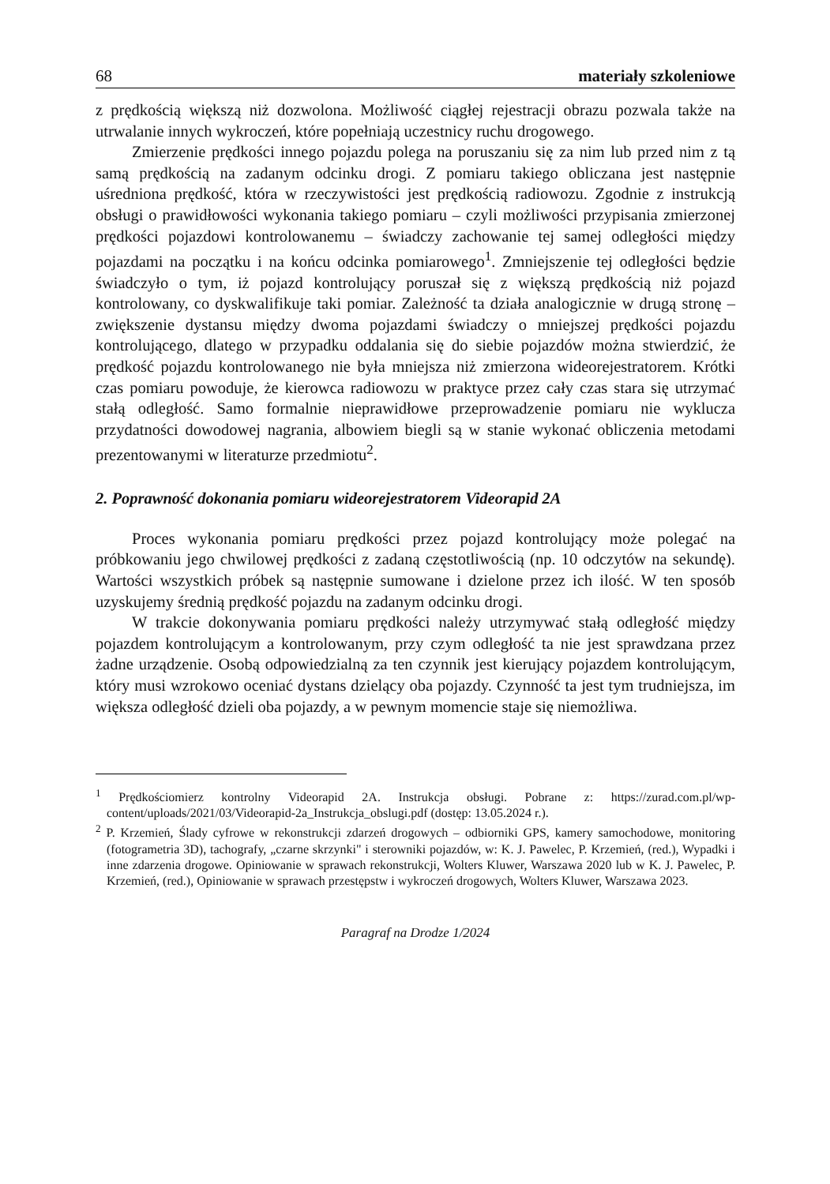68 materiały szkoleniowe
z prędkością większą niż dozwolona. Możliwość ciągłej rejestracji obrazu pozwala także na utrwalanie innych wykroczeń, które popełniają uczestnicy ruchu drogowego.
Zmierzenie prędkości innego pojazdu polega na poruszaniu się za nim lub przed nim z tą samą prędkością na zadanym odcinku drogi. Z pomiaru takiego obliczana jest następnie uśredniona prędkość, która w rzeczywistości jest prędkością radiowozu. Zgodnie z instrukcją obsługi o prawidłowości wykonania takiego pomiaru – czyli możliwości przypisania zmierzonej prędkości pojazdowi kontrolowanemu – świadczy zachowanie tej samej odległości między pojazdami na początku i na końcu odcinka pomiarowego<sup>1</sup>. Zmniejszenie tej odległości będzie świadczyło o tym, iż pojazd kontrolujący poruszał się z większą prędkością niż pojazd kontrolowany, co dyskwalifikuje taki pomiar. Zależność ta działa analogicznie w drugą stronę – zwiększenie dystansu między dwoma pojazdami świadczy o mniejszej prędkości pojazdu kontrolującego, dlatego w przypadku oddalania się do siebie pojazdów można stwierdzić, że prędkość pojazdu kontrolowanego nie była mniejsza niż zmierzona wideorejestratorem. Krótki czas pomiaru powoduje, że kierowca radiowozu w praktyce przez cały czas stara się utrzymać stałą odległość. Samo formalnie nieprawidłowe przeprowadzenie pomiaru nie wyklucza przydatności dowodowej nagrania, albowiem biegli są w stanie wykonać obliczenia metodami prezentowanymi w literaturze przedmiotu<sup>2</sup>.
2. Poprawność dokonania pomiaru wideorejestratorem Videorapid 2A
Proces wykonania pomiaru prędkości przez pojazd kontrolujący może polegać na próbkowaniu jego chwilowej prędkości z zadaną częstotliwością (np. 10 odczytów na sekundę). Wartości wszystkich próbek są następnie sumowane i dzielone przez ich ilość. W ten sposób uzyskujemy średnią prędkość pojazdu na zadanym odcinku drogi.
W trakcie dokonywania pomiaru prędkości należy utrzymywać stałą odległość między pojazdem kontrolującym a kontrolowanym, przy czym odległość ta nie jest sprawdzana przez żadne urządzenie. Osobą odpowiedzialną za ten czynnik jest kierujący pojazdem kontrolującym, który musi wzrokowo oceniać dystans dzielący oba pojazdy. Czynność ta jest tym trudniejsza, im większa odległość dzieli oba pojazdy, a w pewnym momencie staje się niemożliwa.
<sup>1</sup> Prędkościomierz kontrolny Videorapid 2A. Instrukcja obsługi. Pobrane z: https://zurad.com.pl/wp-content/uploads/2021/03/Videorapid-2a_Instrukcja_obslugi.pdf (dostęp: 13.05.2024 r.).
<sup>2</sup> P. Krzemień, Ślady cyfrowe w rekonstrukcji zdarzeń drogowych – odbiorniki GPS, kamery samochodowe, monitoring (fotogrametria 3D), tachografy, „czarne skrzynki" i sterowniki pojazdów, w: K. J. Pawelec, P. Krzemień, (red.), Wypadki i inne zdarzenia drogowe. Opiniowanie w sprawach rekonstrukcji, Wolters Kluwer, Warszawa 2020 lub w K. J. Pawelec, P. Krzemień, (red.), Opiniowanie w sprawach przestępstw i wykroczeń drogowych, Wolters Kluwer, Warszawa 2023.
Paragraf na Drodze 1/2024